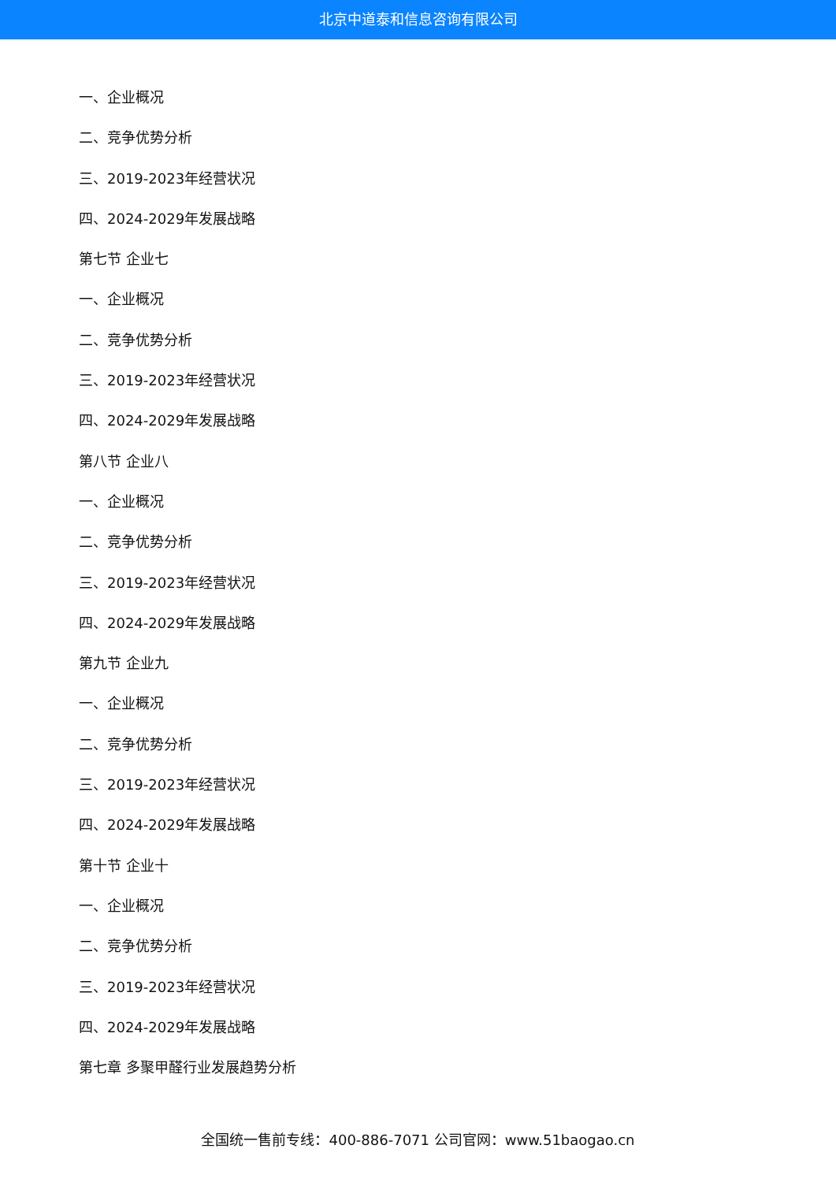北京中道泰和信息咨询有限公司
一、企业概况
二、竞争优势分析
三、2019-2023年经营状况
四、2024-2029年发展战略
第七节 企业七
一、企业概况
二、竞争优势分析
三、2019-2023年经营状况
四、2024-2029年发展战略
第八节 企业八
一、企业概况
二、竞争优势分析
三、2019-2023年经营状况
四、2024-2029年发展战略
第九节 企业九
一、企业概况
二、竞争优势分析
三、2019-2023年经营状况
四、2024-2029年发展战略
第十节 企业十
一、企业概况
二、竞争优势分析
三、2019-2023年经营状况
四、2024-2029年发展战略
第七章 多聚甲醛行业发展趋势分析
全国统一售前专线：400-886-7071 公司官网：www.51baogao.cn